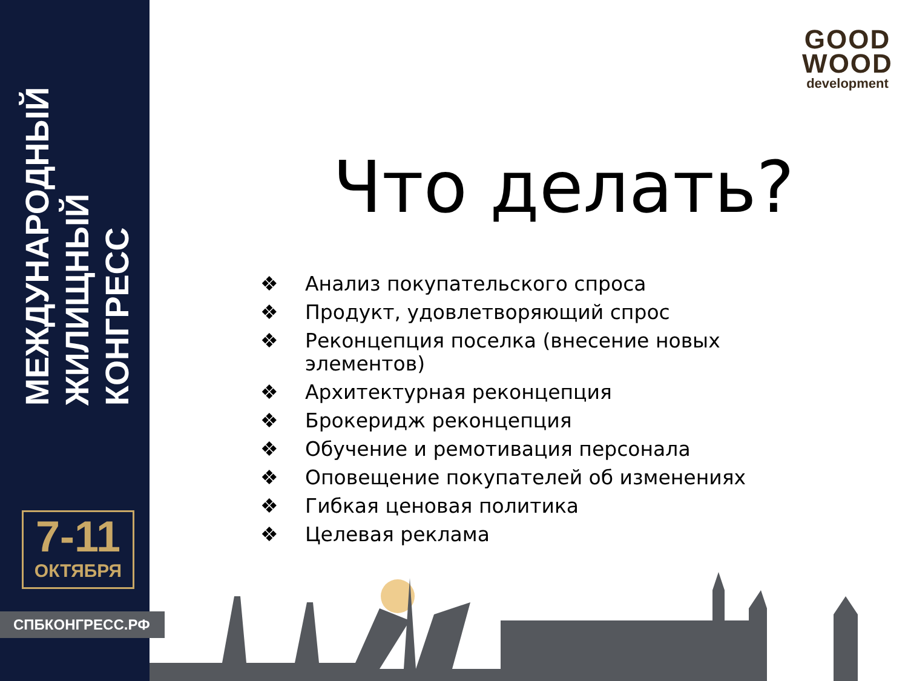МЕЖДУНАРОДНЫЙ
ЖИЛИЩНЫЙ
КОНГРЕСС
7-11
ОКТЯБРЯ
СПБКОНГРЕСС.РФ
GOOD
WOOD
development
Что делать?
❖ Анализ покупательского спроса
❖ Продукт, удовлетворяющий спрос
❖ Реконцепция поселка (внесение новых элементов)
❖ Архитектурная реконцепция
❖ Брокеридж реконцепция
❖ Обучение и ремотивация персонала
❖ Оповещение покупателей об изменениях
❖ Гибкая ценовая политика
❖ Целевая реклама